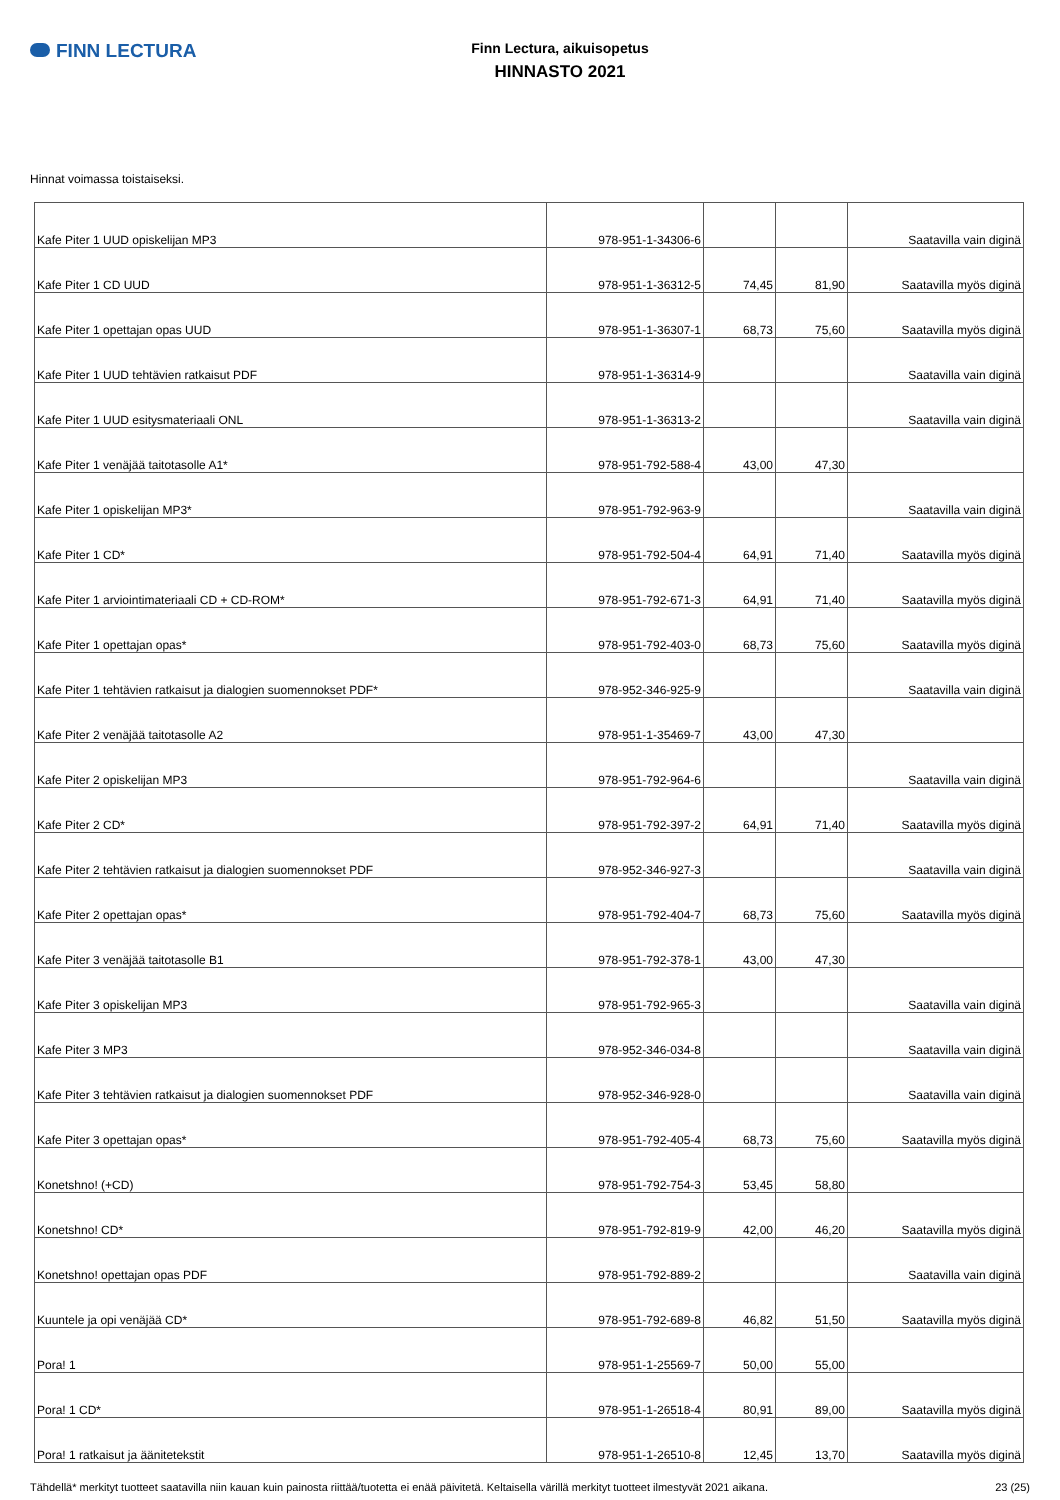FINN LECTURA
Finn Lectura, aikuisopetus
HINNASTO 2021
Hinnat voimassa toistaiseksi.
| Kafe Piter 1 UUD opiskelijan MP3 | 978-951-1-34306-6 | | | Saatavilla vain diginä |
| Kafe Piter 1 CD UUD | 978-951-1-36312-5 | 74,45 | 81,90 | Saatavilla myös diginä |
| Kafe Piter 1 opettajan opas UUD | 978-951-1-36307-1 | 68,73 | 75,60 | Saatavilla myös diginä |
| Kafe Piter 1 UUD tehtävien ratkaisut PDF | 978-951-1-36314-9 | | | Saatavilla vain diginä |
| Kafe Piter 1 UUD esitysmateriaali ONL | 978-951-1-36313-2 | | | Saatavilla vain diginä |
| Kafe Piter 1 venäjää taitotasolle A1* | 978-951-792-588-4 | 43,00 | 47,30 | |
| Kafe Piter 1 opiskelijan MP3* | 978-951-792-963-9 | | | Saatavilla vain diginä |
| Kafe Piter 1 CD* | 978-951-792-504-4 | 64,91 | 71,40 | Saatavilla myös diginä |
| Kafe Piter 1 arviointimateriaali CD + CD-ROM* | 978-951-792-671-3 | 64,91 | 71,40 | Saatavilla myös diginä |
| Kafe Piter 1 opettajan opas* | 978-951-792-403-0 | 68,73 | 75,60 | Saatavilla myös diginä |
| Kafe Piter 1 tehtävien ratkaisut ja dialogien suomennokset PDF* | 978-952-346-925-9 | | | Saatavilla vain diginä |
| Kafe Piter 2 venäjää taitotasolle A2 | 978-951-1-35469-7 | 43,00 | 47,30 | |
| Kafe Piter 2 opiskelijan MP3 | 978-951-792-964-6 | | | Saatavilla vain diginä |
| Kafe Piter 2 CD* | 978-951-792-397-2 | 64,91 | 71,40 | Saatavilla myös diginä |
| Kafe Piter 2 tehtävien ratkaisut ja dialogien suomennokset PDF | 978-952-346-927-3 | | | Saatavilla vain diginä |
| Kafe Piter 2 opettajan opas* | 978-951-792-404-7 | 68,73 | 75,60 | Saatavilla myös diginä |
| Kafe Piter 3 venäjää taitotasolle B1 | 978-951-792-378-1 | 43,00 | 47,30 | |
| Kafe Piter 3 opiskelijan MP3 | 978-951-792-965-3 | | | Saatavilla vain diginä |
| Kafe Piter 3 MP3 | 978-952-346-034-8 | | | Saatavilla vain diginä |
| Kafe Piter 3 tehtävien ratkaisut ja dialogien suomennokset PDF | 978-952-346-928-0 | | | Saatavilla vain diginä |
| Kafe Piter 3 opettajan opas* | 978-951-792-405-4 | 68,73 | 75,60 | Saatavilla myös diginä |
| Konetshno! (+CD) | 978-951-792-754-3 | 53,45 | 58,80 | |
| Konetshno! CD* | 978-951-792-819-9 | 42,00 | 46,20 | Saatavilla myös diginä |
| Konetshno! opettajan opas PDF | 978-951-792-889-2 | | | Saatavilla vain diginä |
| Kuuntele ja opi venäjää CD* | 978-951-792-689-8 | 46,82 | 51,50 | Saatavilla myös diginä |
| Pora! 1 | 978-951-1-25569-7 | 50,00 | 55,00 | |
| Pora! 1 CD* | 978-951-1-26518-4 | 80,91 | 89,00 | Saatavilla myös diginä |
| Pora! 1 ratkaisut ja äänitetekstit | 978-951-1-26510-8 | 12,45 | 13,70 | Saatavilla myös diginä |
Tähdellä* merkityt tuotteet saatavilla niin kauan kuin painosta riittää/tuotetta ei enää päivitetä. Keltaisella värillä merkityt tuotteet ilmestyvät 2021 aikana. 23 (25)